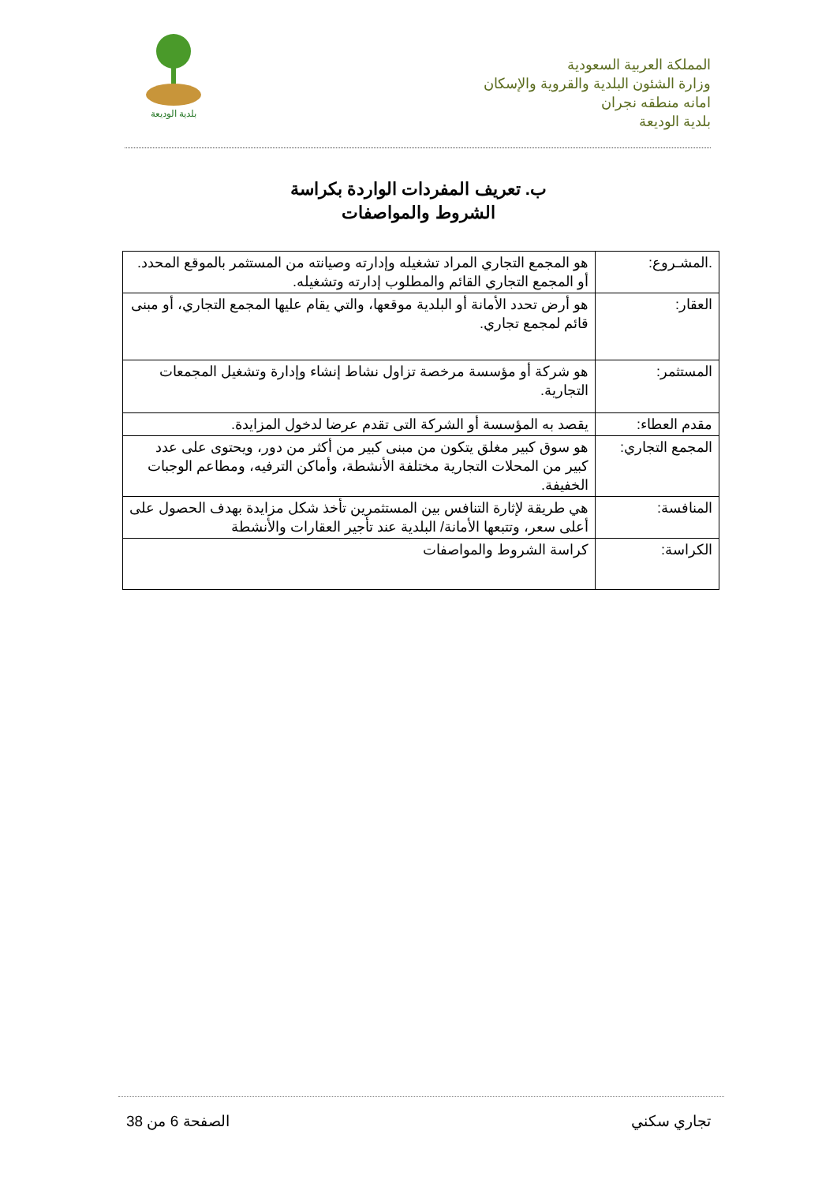المملكة العربية السعودية
وزارة الشئون البلدية والقروية والإسكان
امانه منطقه نجران
بلدية الوديعة
بلدية الوديعة
ب. تعريف المفردات الواردة بكراسة
الشروط والمواصفات
| .المشـروع: | هو المجمع التجاري المراد تشغيله وإدارته وصيانته من المستثمر بالموقع المحدد. أو المجمع التجاري القائم والمطلوب إدارته وتشغيله. |
| العقار: | هو أرض تحدد الأمانة أو البلدية موقعها، والتي يقام عليها المجمع التجاري، أو مبنى قائم لمجمع تجاري. |
| المستثمر: | هو شركة أو مؤسسة مرخصة تزاول نشاط إنشاء وإدارة وتشغيل المجمعات التجارية. |
| مقدم العطاء: | يقصد به المؤسسة أو الشركة التى تقدم عرضا لدخول المزايدة. |
| المجمع التجاري: | هو سوق كبير مغلق يتكون من مبنى كبير من أكثر من دور، ويحتوى على عدد كبير من المحلات التجارية مختلفة الأنشطة، وأماكن الترفيه، ومطاعم الوجبات الخفيفة. |
| المنافسة: | هي طريقة لإثارة التنافس بين المستثمرين تأخذ شكل مزايدة بهدف الحصول على أعلى سعر، وتتبعها الأمانة/ البلدية عند تأجير العقارات والأنشطة |
| الكراسة: | كراسة الشروط والمواصفات |
تجاري سكني الصفحة 6 من 38